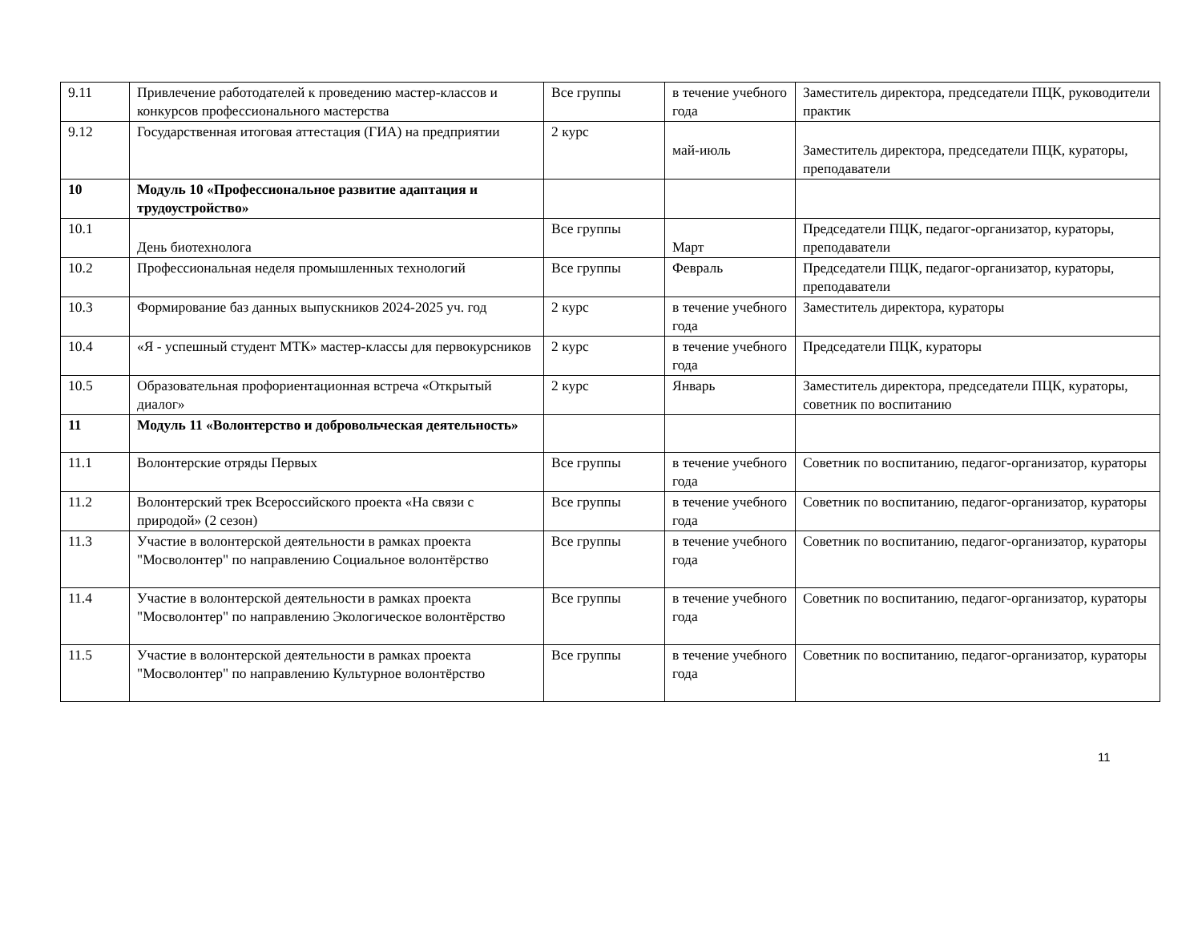| 9.11 | Привлечение работодателей к проведению мастер-классов и конкурсов профессионального мастерства | Все группы | в течение учебного года | Заместитель директора, председатели ПЦК, руководители практик |
| 9.12 | Государственная итоговая аттестация (ГИА) на предприятии | 2 курс | май-июль | Заместитель директора, председатели ПЦК, кураторы, преподаватели |
| 10 | Модуль 10 «Профессиональное развитие адаптация и трудоустройство» | | | |
| 10.1 | День биотехнолога | Все группы | Март | Председатели ПЦК, педагог-организатор, кураторы, преподаватели |
| 10.2 | Профессиональная неделя промышленных технологий | Все группы | Февраль | Председатели ПЦК, педагог-организатор, кураторы, преподаватели |
| 10.3 | Формирование баз данных выпускников 2024-2025 уч. год | 2 курс | в течение учебного года | Заместитель директора, кураторы |
| 10.4 | «Я - успешный студент МТК» мастер-классы для первокурсников | 2 курс | в течение учебного года | Председатели ПЦК, кураторы |
| 10.5 | Образовательная профориентационная встреча «Открытый диалог» | 2 курс | Январь | Заместитель директора, председатели ПЦК, кураторы, советник по воспитанию |
| 11 | Модуль 11 «Волонтерство и добровольческая деятельность» | | | |
| 11.1 | Волонтерские отряды Первых | Все группы | в течение учебного года | Советник по воспитанию, педагог-организатор, кураторы |
| 11.2 | Волонтерский трек Всероссийского проекта «На связи с природой» (2 сезон) | Все группы | в течение учебного года | Советник по воспитанию, педагог-организатор, кураторы |
| 11.3 | Участие в волонтерской деятельности в рамках проекта "Мосволонтер" по направлению Социальное волонтёрство | Все группы | в течение учебного года | Советник по воспитанию, педагог-организатор, кураторы |
| 11.4 | Участие в волонтерской деятельности в рамках проекта "Мосволонтер" по направлению Экологическое волонтёрство | Все группы | в течение учебного года | Советник по воспитанию, педагог-организатор, кураторы |
| 11.5 | Участие в волонтерской деятельности в рамках проекта "Мосволонтер" по направлению Культурное волонтёрство | Все группы | в течение учебного года | Советник по воспитанию, педагог-организатор, кураторы |
11